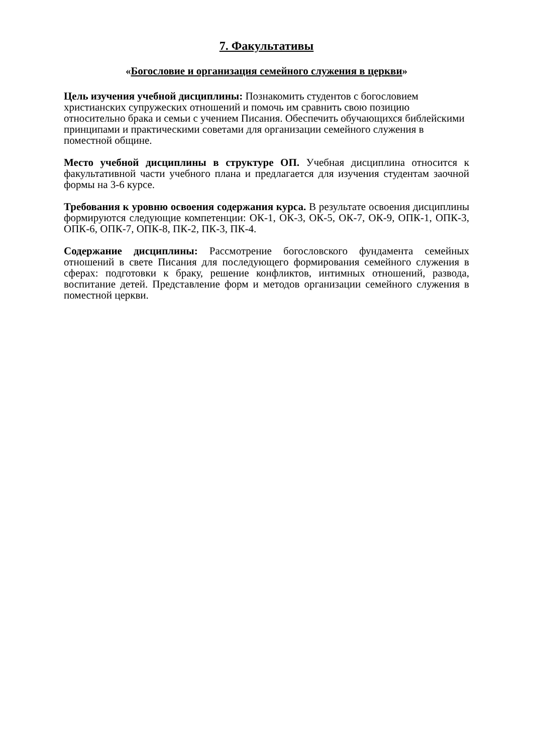7. Факультативы
«Богословие и организация семейного служения в церкви»
Цель изучения учебной дисциплины: Познакомить студентов с богословием христианских супружеских отношений и помочь им сравнить свою позицию относительно брака и семьи с учением Писания. Обеспечить обучающихся библейскими принципами и практическими советами для организации семейного служения в поместной общине.
Место учебной дисциплины в структуре ОП. Учебная дисциплина относится к факультативной части учебного плана и предлагается для изучения студентам заочной формы на 3-6 курсе.
Требования к уровню освоения содержания курса. В результате освоения дисциплины формируются следующие компетенции: ОК-1, ОК-3, ОК-5, ОК-7, ОК-9, ОПК-1, ОПК-3, ОПК-6, ОПК-7, ОПК-8, ПК-2, ПК-3, ПК-4.
Содержание дисциплины: Рассмотрение богословского фундамента семейных отношений в свете Писания для последующего формирования семейного служения в сферах: подготовки к браку, решение конфликтов, интимных отношений, развода, воспитание детей. Представление форм и методов организации семейного служения в поместной церкви.